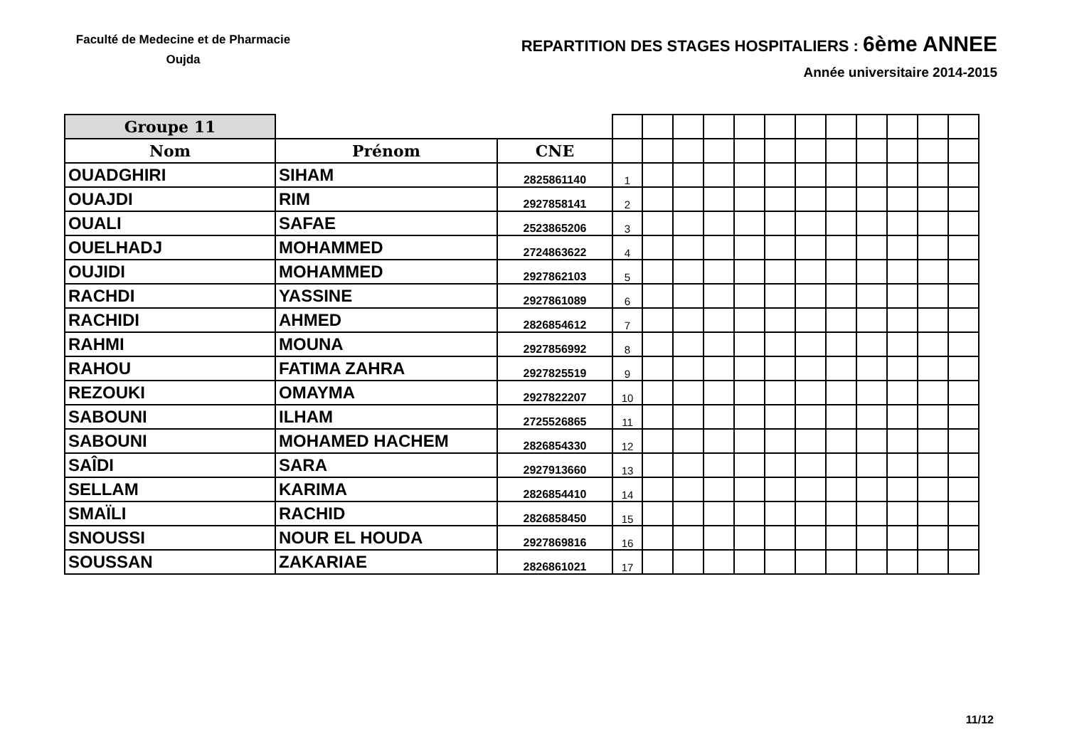Faculté de Medecine et de Pharmacie
Oujda
REPARTITION DES STAGES HOSPITALIERS : 6ème ANNEE
Année universitaire 2014-2015
| Groupe 11 | | | | | | | | | | | | | | |
| Nom | Prénom | CNE | | | | | | | | | | | | |
| OUADGHIRI | SIHAM | 2825861140 | 1 | | | | | | | | | | | |
| OUAJDI | RIM | 2927858141 | 2 | | | | | | | | | | | |
| OUALI | SAFAE | 2523865206 | 3 | | | | | | | | | | | |
| OUELHADJ | MOHAMMED | 2724863622 | 4 | | | | | | | | | | | |
| OUJIDI | MOHAMMED | 2927862103 | 5 | | | | | | | | | | | |
| RACHDI | YASSINE | 2927861089 | 6 | | | | | | | | | | | |
| RACHIDI | AHMED | 2826854612 | 7 | | | | | | | | | | | |
| RAHMI | MOUNA | 2927856992 | 8 | | | | | | | | | | | |
| RAHOU | FATIMA ZAHRA | 2927825519 | 9 | | | | | | | | | | | |
| REZOUKI | OMAYMA | 2927822207 | 10 | | | | | | | | | | | |
| SABOUNI | ILHAM | 2725526865 | 11 | | | | | | | | | | | |
| SABOUNI | MOHAMED HACHEM | 2826854330 | 12 | | | | | | | | | | | |
| SAÎDI | SARA | 2927913660 | 13 | | | | | | | | | | | |
| SELLAM | KARIMA | 2826854410 | 14 | | | | | | | | | | | |
| SMAÏLI | RACHID | 2826858450 | 15 | | | | | | | | | | | |
| SNOUSSI | NOUR EL HOUDA | 2927869816 | 16 | | | | | | | | | | | |
| SOUSSAN | ZAKARIAE | 2826861021 | 17 | | | | | | | | | | | |
11/12